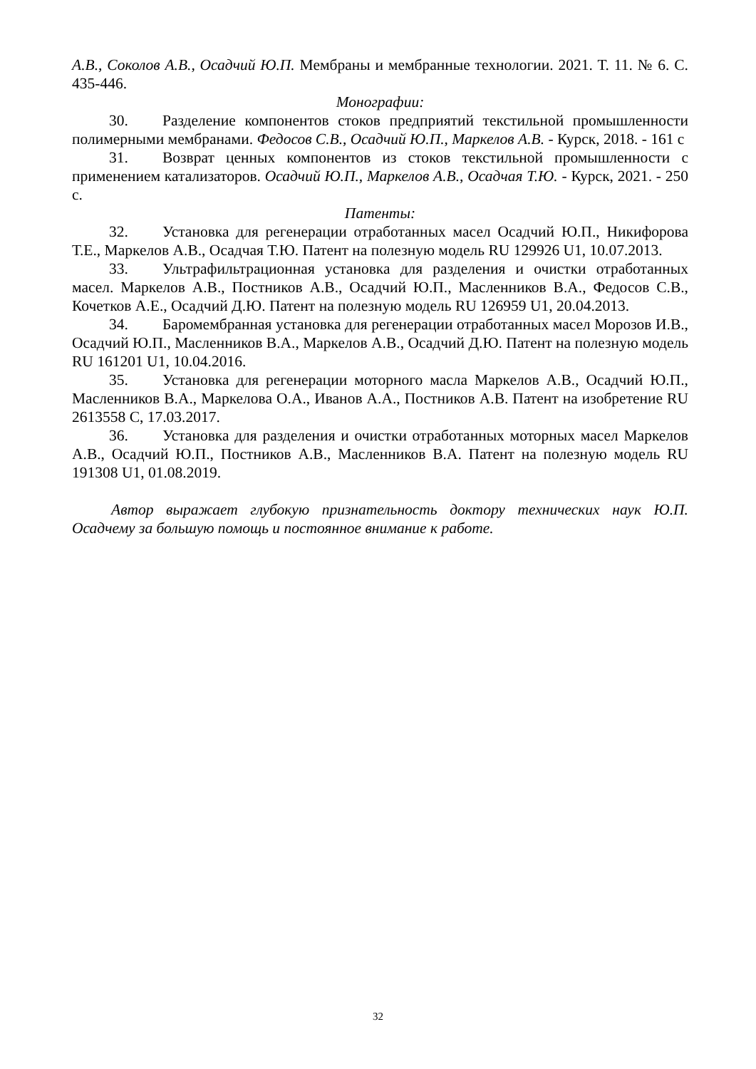А.В., Соколов А.В., Осадчий Ю.П. Мембраны и мембранные технологии. 2021. Т. 11. № 6. С. 435-446.
Монографии:
30. Разделение компонентов стоков предприятий текстильной промышленности полимерными мембранами. Федосов С.В., Осадчий Ю.П., Маркелов А.В. - Курск, 2018. - 161 с
31. Возврат ценных компонентов из стоков текстильной промышленности с применением катализаторов. Осадчий Ю.П., Маркелов А.В., Осадчая Т.Ю. - Курск, 2021. - 250 с.
Патенты:
32. Установка для регенерации отработанных масел Осадчий Ю.П., Никифорова Т.Е., Маркелов А.В., Осадчая Т.Ю. Патент на полезную модель RU 129926 U1, 10.07.2013.
33. Ультрафильтрационная установка для разделения и очистки отработанных масел. Маркелов А.В., Постников А.В., Осадчий Ю.П., Масленников В.А., Федосов С.В., Кочетков А.Е., Осадчий Д.Ю. Патент на полезную модель RU 126959 U1, 20.04.2013.
34. Баромембранная установка для регенерации отработанных масел Морозов И.В., Осадчий Ю.П., Масленников В.А., Маркелов А.В., Осадчий Д.Ю. Патент на полезную модель RU 161201 U1, 10.04.2016.
35. Установка для регенерации моторного масла Маркелов А.В., Осадчий Ю.П., Масленников В.А., Маркелова О.А., Иванов А.А., Постников А.В. Патент на изобретение RU 2613558 C, 17.03.2017.
36. Установка для разделения и очистки отработанных моторных масел Маркелов А.В., Осадчий Ю.П., Постников А.В., Масленников В.А. Патент на полезную модель RU 191308 U1, 01.08.2019.
Автор выражает глубокую признательность доктору технических наук Ю.П. Осадчему за большую помощь и постоянное внимание к работе.
32